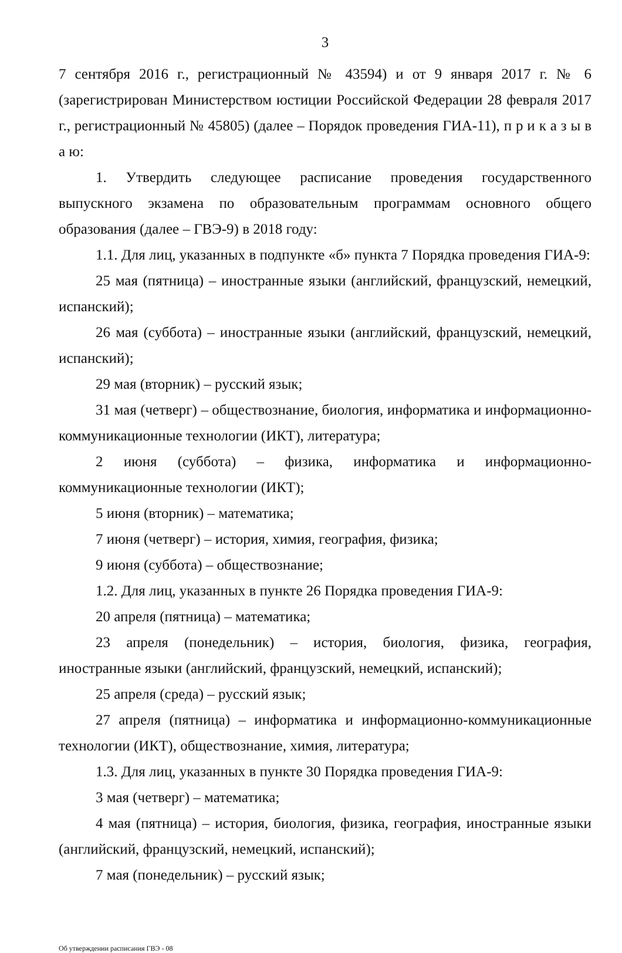3
7 сентября 2016 г., регистрационный № 43594) и от 9 января 2017 г. № 6 (зарегистрирован Министерством юстиции Российской Федерации 28 февраля 2017 г., регистрационный № 45805) (далее – Порядок проведения ГИА-11), п р и к а з ы в а ю:
1. Утвердить следующее расписание проведения государственного выпускного экзамена по образовательным программам основного общего образования (далее – ГВЭ-9) в 2018 году:
1.1. Для лиц, указанных в подпункте «б» пункта 7 Порядка проведения ГИА-9:
25 мая (пятница) – иностранные языки (английский, французский, немецкий, испанский);
26 мая (суббота) – иностранные языки (английский, французский, немецкий, испанский);
29 мая (вторник) – русский язык;
31 мая (четверг) – обществознание, биология, информатика и информационно-коммуникационные технологии (ИКТ), литература;
2 июня (суббота) – физика, информатика и информационно-коммуникационные технологии (ИКТ);
5 июня (вторник) – математика;
7 июня (четверг) – история, химия, география, физика;
9 июня (суббота) – обществознание;
1.2. Для лиц, указанных в пункте 26 Порядка проведения ГИА-9:
20 апреля (пятница) – математика;
23 апреля (понедельник) – история, биология, физика, география, иностранные языки (английский, французский, немецкий, испанский);
25 апреля (среда) – русский язык;
27 апреля (пятница) – информатика и информационно-коммуникационные технологии (ИКТ), обществознание, химия, литература;
1.3. Для лиц, указанных в пункте 30 Порядка проведения ГИА-9:
3 мая (четверг) – математика;
4 мая (пятница) – история, биология, физика, география, иностранные языки (английский, французский, немецкий, испанский);
7 мая (понедельник) – русский язык;
Об утверждении расписания ГВЭ - 08